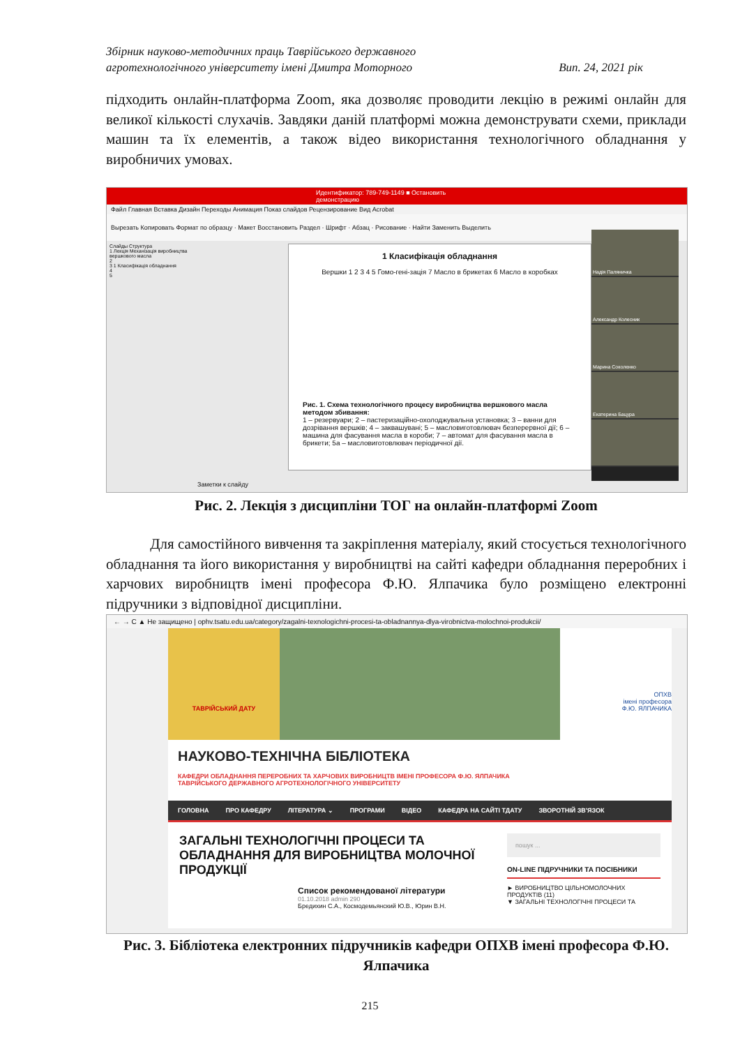Збірник науково-методичних праць Таврійського державного
агротехнологічного університету імені Дмитра Моторного Вип. 24, 2021 рік
підходить онлайн-платформа Zoom, яка дозволяє проводити лекцію в режимі онлайн для великої кількості слухачів. Завдяки даній платформі можна демонструвати схеми, приклади машин та їх елементів, а також відео використання технологічного обладнання у виробничих умовах.
Идентификатор: 789-749-1149 ■ Остановить демонстрацию
Файл Главная Вставка Дизайн Переходы Анимация Показ слайдов Рецензирование Вид Acrobat
Вырезать Копировать Формат по образцу · Макет Восстановить Раздел · Шрифт · Абзац · Рисование · Найти Заменить Выделить
Слайды Структура
1 Лекція Механізація виробництва вершкового масла
2
3 1 Класифікація обладнання
4
5
1 Класифікація обладнання
Вершки 1 2 3 4 5 Гомо-гені-зація 7 Масло в брикетах 6 Масло в коробках
Рис. 1. Схема технологічного процесу виробництва вершкового масла методом збивання:
1 – резервуари; 2 – пастеризаційно-охолоджувальна установка; 3 – ванни для дозрівання вершків; 4 – заквашувані; 5 – масловиготовлювач безперервної дії; 6 – машина для фасування масла в короби; 7 – автомат для фасування масла в брикети; 5а – масловиготовлювач періодичної дії.
Заметки к слайду
Надія Паляничка
Александр Колесник
Марина Соколенко
Екатерина Бацура
Рис. 2. Лекція з дисципліни ТОГ на онлайн-платформі Zoom
Для самостійного вивчення та закріплення матеріалу, який стосується технологічного обладнання та його використання у виробництві на сайті кафедри обладнання переробних і харчових виробництв імені професора Ф.Ю. Ялпачика було розміщено електронні підручники з відповідної дисципліни.
← → C ▲ Не защищено | ophv.tsatu.edu.ua/category/zagalni-texnologichni-procesi-ta-obladnannya-dlya-virobnictva-molochnoi-produkcii/
ТАВРІЙСЬКИЙ ДАТУ
ОПХВ
імені професора
Ф.Ю. ЯЛПАЧИКА
НАУКОВО-ТЕХНІЧНА БІБЛІОТЕКА
КАФЕДРИ ОБЛАДНАННЯ ПЕРЕРОБНИХ ТА ХАРЧОВИХ ВИРОБНИЦТВ ІМЕНІ ПРОФЕСОРА Ф.Ю. ЯЛПАЧИКА
ТАВРІЙСЬКОГО ДЕРЖАВНОГО АГРОТЕХНОЛОГІЧНОГО УНІВЕРСИТЕТУ
ГОЛОВНА ПРО КАФЕДРУ ЛІТЕРАТУРА ⌄ ПРОГРАМИ ВІДЕО КАФЕДРА НА САЙТІ ТДАТУ ЗВОРОТНІЙ ЗВ'ЯЗОК
ЗАГАЛЬНІ ТЕХНОЛОГІЧНІ ПРОЦЕСИ ТА ОБЛАДНАННЯ ДЛЯ ВИРОБНИЦТВА МОЛОЧНОЇ ПРОДУКЦІЇ
Список рекомендованої літератури
01.10.2018 admin 290
Бредихин С.А., Космодемьянский Ю.В., Юрин В.Н.
пошук ...
ON-LINE ПІДРУЧНИКИ ТА ПОСІБНИКИ
► ВИРОБНИЦТВО ЦІЛЬНОМОЛОЧНИХ ПРОДУКТІВ (11)
▼ ЗАГАЛЬНІ ТЕХНОЛОГІЧНІ ПРОЦЕСИ ТА
Рис. 3. Бібліотека електронних підручників кафедри ОПХВ імені професора Ф.Ю. Ялпачика
215